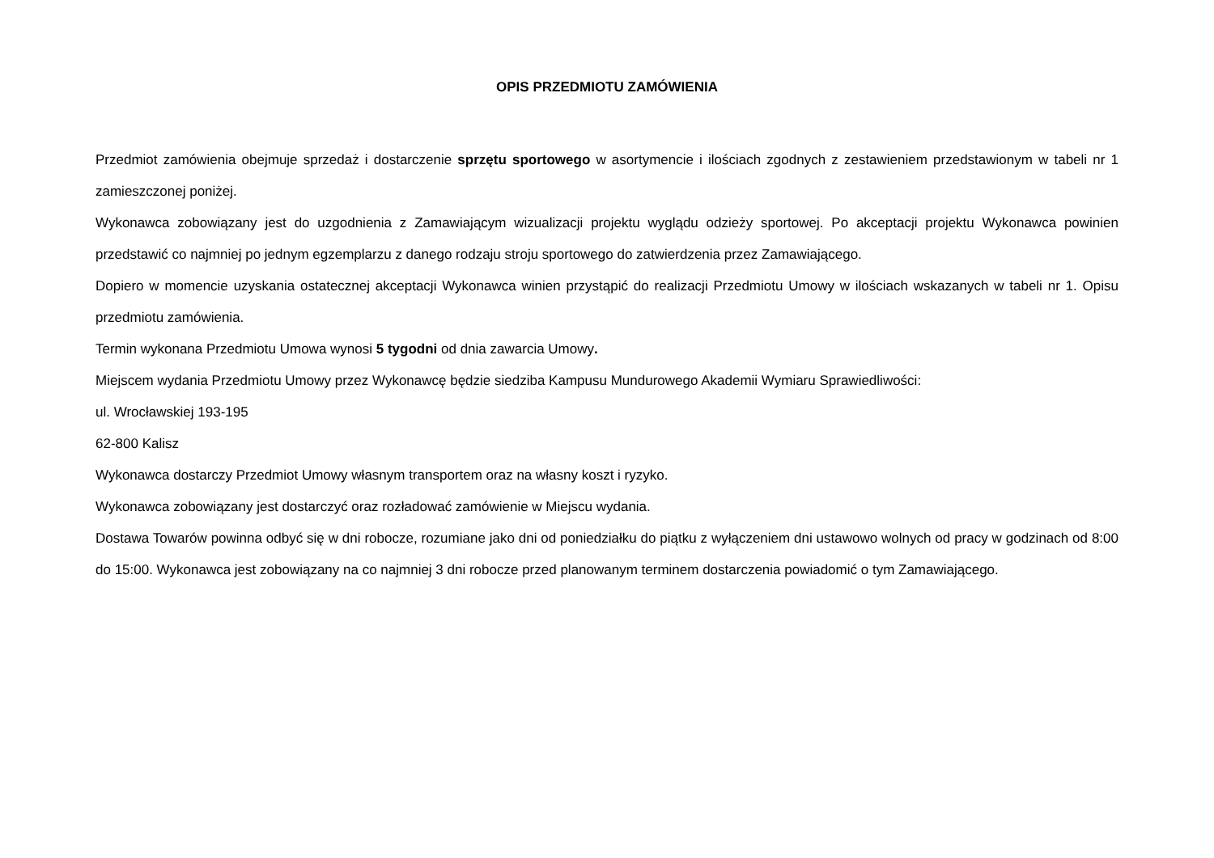OPIS PRZEDMIOTU ZAMÓWIENIA
Przedmiot zamówienia obejmuje sprzedaż i dostarczenie sprzętu sportowego w asortymencie i ilościach zgodnych z zestawieniem przedstawionym w tabeli nr 1 zamieszczonej poniżej.
Wykonawca zobowiązany jest do uzgodnienia z Zamawiającym wizualizacji projektu wyglądu odzieży sportowej. Po akceptacji projektu Wykonawca powinien przedstawić co najmniej po jednym egzemplarzu z danego rodzaju stroju sportowego do zatwierdzenia przez Zamawiającego.
Dopiero w momencie uzyskania ostatecznej akceptacji Wykonawca winien przystąpić do realizacji Przedmiotu Umowy w ilościach wskazanych w tabeli nr 1. Opisu przedmiotu zamówienia.
Termin wykonana Przedmiotu Umowa wynosi 5 tygodni od dnia zawarcia Umowy.
Miejscem wydania Przedmiotu Umowy przez Wykonawcę będzie siedziba Kampusu Mundurowego Akademii Wymiaru Sprawiedliwości:
ul. Wrocławskiej 193-195
62-800 Kalisz
Wykonawca dostarczy Przedmiot Umowy własnym transportem oraz na własny koszt i ryzyko.
Wykonawca zobowiązany jest dostarczyć oraz rozładować zamówienie w Miejscu wydania.
Dostawa Towarów powinna odbyć się w dni robocze, rozumiane jako dni od poniedziałku do piątku z wyłączeniem dni ustawowo wolnych od pracy w godzinach od 8:00 do 15:00. Wykonawca jest zobowiązany na co najmniej 3 dni robocze przed planowanym terminem dostarczenia powiadomić o tym Zamawiającego.